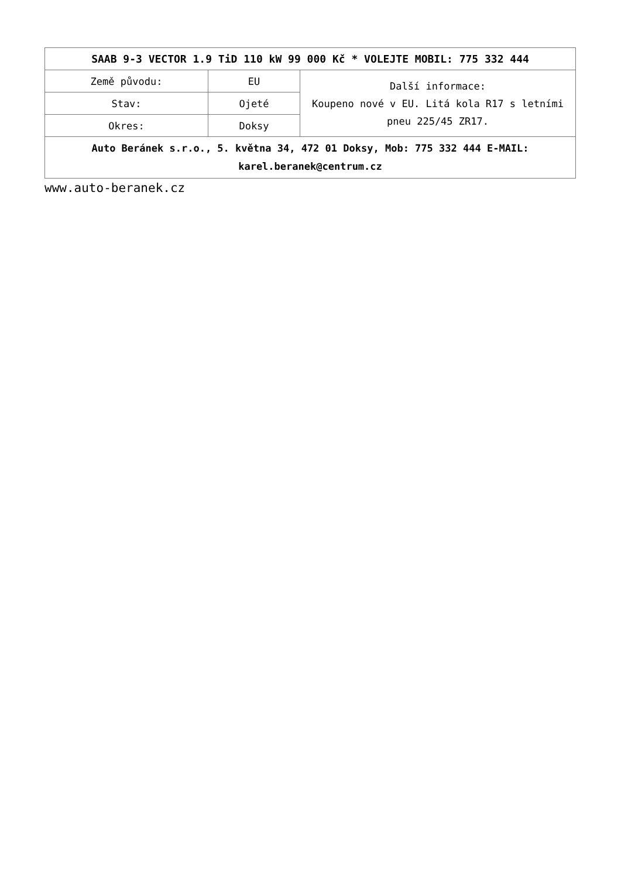| SAAB 9-3 VECTOR 1.9 TiD 110 kW 99 000 Kč * VOLEJTE MOBIL: 775 332 444 | | |
| --- | --- | --- |
| Země původu: | EU | Další informace: Koupeno nové v EU. Litá kola R17 s letními pneu 225/45 ZR17. |
| Stav: | Ojeté | |
| Okres: | Doksy | |
| Auto Beránek s.r.o., 5. května 34, 472 01 Doksy, Mob: 775 332 444 E-MAIL: karel.beranek@centrum.cz | | |
www.auto-beranek.cz